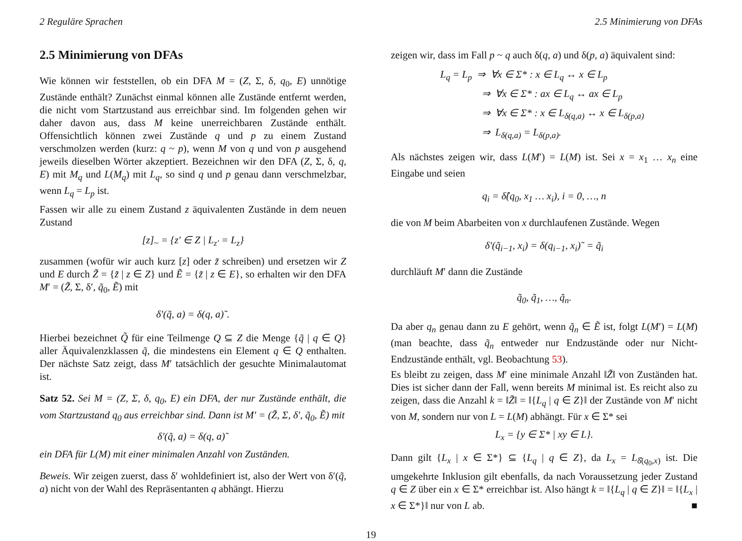2 Reguläre Sprachen 2.5 Minimierung von DFAs
2.5 Minimierung von DFAs
Wie können wir feststellen, ob ein DFA M = (Z, Σ, δ, q<sub>0</sub>, E) unnötige Zustände enthält? Zunächst einmal können alle Zustände entfernt werden, die nicht vom Startzustand aus erreichbar sind. Im folgenden gehen wir daher davon aus, dass M keine unerreichbaren Zustände enthält. Offensichtlich können zwei Zustände q und p zu einem Zustand verschmolzen werden (kurz: q ~ p), wenn M von q und von p ausgehend jeweils dieselben Wörter akzeptiert. Bezeichnen wir den DFA (Z, Σ, δ, q, E) mit M<sub>q</sub> und L(M<sub>q</sub>) mit L<sub>q</sub>, so sind q und p genau dann verschmelzbar, wenn L<sub>q</sub> = L<sub>p</sub> ist.
Fassen wir alle zu einem Zustand z äquivalenten Zustände in dem neuen Zustand
[z]<sub>~</sub> = {z′ ∈ Z | L<sub>z′</sub> = L<sub>z</sub>}
zusammen (wofür wir auch kurz [z] oder z̃ schreiben) und ersetzen wir Z und E durch Z̃ = {z̃ | z ∈ Z} und Ẽ = {z̃ | z ∈ E}, so erhalten wir den DFA M′ = (Z̃, Σ, δ′, q̃<sub>0</sub>, Ẽ) mit
δ′(q̃, a) = δ(q, a)˜.
Hierbei bezeichnet Q̃ für eine Teilmenge Q ⊆ Z die Menge {q̃ | q ∈ Q} aller Äquivalenzklassen q̃, die mindestens ein Element q ∈ Q enthalten. Der nächste Satz zeigt, dass M′ tatsächlich der gesuchte Minimalautomat ist.
Satz 52. Sei M = (Z, Σ, δ, q<sub>0</sub>, E) ein DFA, der nur Zustände enthält, die vom Startzustand q<sub>0</sub> aus erreichbar sind. Dann ist M′ = (Z̃, Σ, δ′, q̃<sub>0</sub>, Ẽ) mit
δ′(q̃, a) = δ(q, a)˜
ein DFA für L(M) mit einer minimalen Anzahl von Zuständen.
Beweis. Wir zeigen zuerst, dass δ′ wohldefiniert ist, also der Wert von δ′(q̃, a) nicht von der Wahl des Repräsentanten q abhängt. Hierzu
zeigen wir, dass im Fall p ~ q auch δ(q, a) und δ(p, a) äquivalent sind:
L<sub>q</sub> = L<sub>p</sub> ⇒ ∀x ∈ Σ* : x ∈ L<sub>q</sub> ↔ x ∈ L<sub>p</sub>
⇒ ∀x ∈ Σ* : ax ∈ L<sub>q</sub> ↔ ax ∈ L<sub>p</sub>
⇒ ∀x ∈ Σ* : x ∈ L<sub>δ(q,a)</sub> ↔ x ∈ L<sub>δ(p,a)</sub>
⇒ L<sub>δ(q,a)</sub> = L<sub>δ(p,a)</sub>.
Als nächstes zeigen wir, dass L(M′) = L(M) ist. Sei x = x<sub>1</sub> … x<sub>n</sub> eine Eingabe und seien
q<sub>i</sub> = δ̂(q<sub>0</sub>, x<sub>1</sub> … x<sub>i</sub>), i = 0, …, n
die von M beim Abarbeiten von x durchlaufenen Zustände. Wegen
δ′(q̃<sub>i−1</sub>, x<sub>i</sub>) = δ(q<sub>i−1</sub>, x<sub>i</sub>)˜ = q̃<sub>i</sub>
durchläuft M′ dann die Zustände
q̃<sub>0</sub>, q̃<sub>1</sub>, …, q̃<sub>n</sub>.
Da aber q<sub>n</sub> genau dann zu E gehört, wenn q̃<sub>n</sub> ∈ Ẽ ist, folgt L(M′) = L(M) (man beachte, dass q̃<sub>n</sub> entweder nur Endzustände oder nur Nicht-Endzustände enthält, vgl. Beobachtung 53).
Es bleibt zu zeigen, dass M′ eine minimale Anzahl ‖Z̃‖ von Zuständen hat. Dies ist sicher dann der Fall, wenn bereits M minimal ist. Es reicht also zu zeigen, dass die Anzahl k = ‖Z̃‖ = ‖{L<sub>q</sub> | q ∈ Z}‖ der Zustände von M′ nicht von M, sondern nur von L = L(M) abhängt. Für x ∈ Σ* sei
L<sub>x</sub> = {y ∈ Σ* | xy ∈ L}.
Dann gilt {L<sub>x</sub> | x ∈ Σ*} ⊆ {L<sub>q</sub> | q ∈ Z}, da L<sub>x</sub> = L<sub>δ̂(q<sub>0</sub>,x)</sub> ist. Die umgekehrte Inklusion gilt ebenfalls, da nach Voraussetzung jeder Zustand q ∈ Z über ein x ∈ Σ* erreichbar ist. Also hängt k = ‖{L<sub>q</sub> | q ∈ Z}‖ = ‖{L<sub>x</sub> | x ∈ Σ*}‖ nur von L ab. ■
19